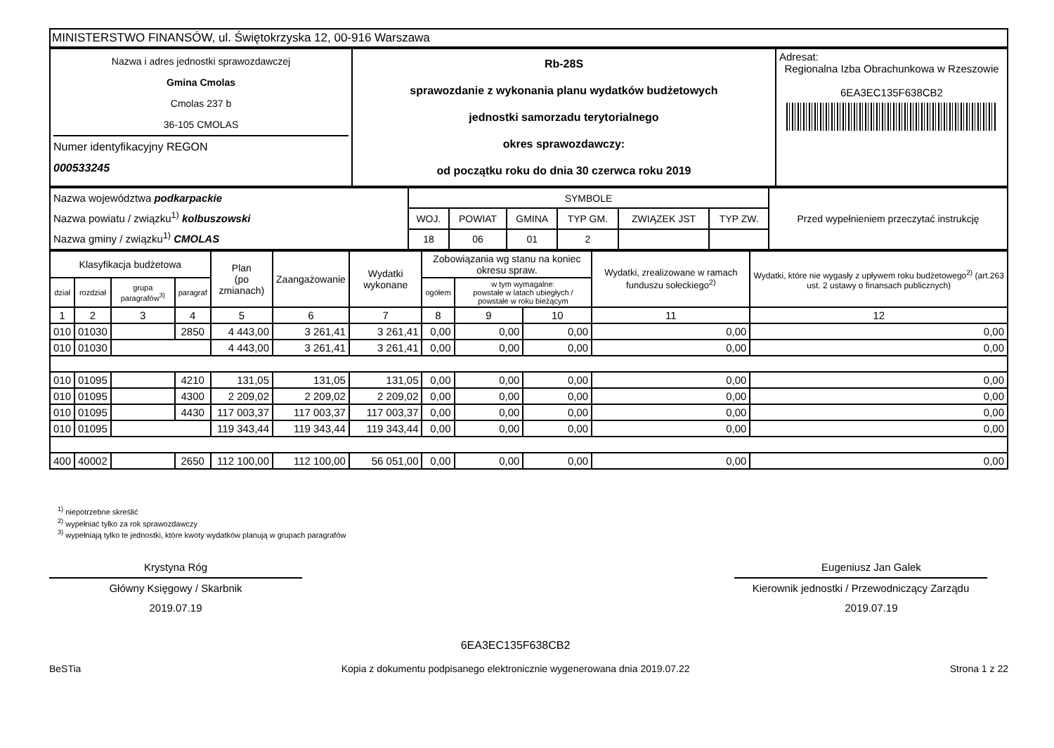MINISTERSTWO FINANSÓW, ul. Świętokrzyska 12, 00-916 Warszawa
| Nazwa i adres jednostki sprawozdawczej Gmina Cmolas Cmolas 237 b 36-105 CMOLAS Numer identyfikacyjny REGON 000533245 | Rb-28S sprawozdanie z wykonania planu wydatków budżetowych jednostki samorzadu terytorialnego okres sprawozdawczy: od początku roku do dnia 30 czerwca roku 2019 | Adresat: Regionalna Izba Obrachunkowa w Rzeszowie 6EA3EC135F638CB2 |
| Nazwa województwa podkarpackie Nazwa powiatu / związku<sup>1)</sup> kolbuszowski Nazwa gminy / związku<sup>1)</sup> CMOLAS | SYMBOLE | | | | | | Przed wypełnieniem przeczytać instrukcję |
| | WOJ. | POWIAT | GMINA | TYP GM. | ZWIĄZEK JST | TYP ZW. | |
| | 18 | 06 | 01 | 2 | | | |
| Klasyfikacja budżetowa | | | | Plan (po zmianach) | Zaangażowanie | Wydatki wykonane | Zobowiązania wg stanu na koniec okresu spraw. | | | Wydatki, zrealizowane w ramach funduszu sołeckiego<sup>2)</sup> | Wydatki, które nie wygasły z upływem roku budżetowego<sup>2)</sup> (art.263 ust. 2 ustawy o finansach publicznych) |
| --- | --- | --- | --- | --- | --- | --- | --- | --- | --- | --- | --- |
| dział | rozdział | grupa paragrafów<sup>3)</sup> | paragraf | | | | ogółem | w tym wymagalne: powstałe w latach ubiegłych / powstałe w roku bieżącym | | | |
| 1 | 2 | 3 | 4 | 5 | 6 | 7 | 8 | 9 | 10 | 11 | 12 |
| 010 | 01030 | | 2850 | 4 443,00 | 3 261,41 | 3 261,41 | 0,00 | 0,00 | 0,00 | 0,00 | 0,00 |
| 010 | 01030 | | | 4 443,00 | 3 261,41 | 3 261,41 | 0,00 | 0,00 | 0,00 | 0,00 | 0,00 |
| 010 | 01095 | | 4210 | 131,05 | 131,05 | 131,05 | 0,00 | 0,00 | 0,00 | 0,00 | 0,00 |
| 010 | 01095 | | 4300 | 2 209,02 | 2 209,02 | 2 209,02 | 0,00 | 0,00 | 0,00 | 0,00 | 0,00 |
| 010 | 01095 | | 4430 | 117 003,37 | 117 003,37 | 117 003,37 | 0,00 | 0,00 | 0,00 | 0,00 | 0,00 |
| 010 | 01095 | | | 119 343,44 | 119 343,44 | 119 343,44 | 0,00 | 0,00 | 0,00 | 0,00 | 0,00 |
| 400 | 40002 | | 2650 | 112 100,00 | 112 100,00 | 56 051,00 | 0,00 | 0,00 | 0,00 | 0,00 | 0,00 |
<sup>1)</sup> niepotrzebne skreślić
<sup>2)</sup> wypełniać tylko za rok sprawozdawczy
<sup>3)</sup> wypełniają tylko te jednostki, które kwoty wydatków planują w grupach paragrafów
Krystyna Róg
Główny Księgowy / Skarbnik
2019.07.19
Eugeniusz Jan Galek
Kierownik jednostki / Przewodniczący Zarządu
2019.07.19
BeSTia
6EA3EC135F638CB2
Kopia z dokumentu podpisanego elektronicznie wygenerowana dnia 2019.07.22
Strona 1 z 22